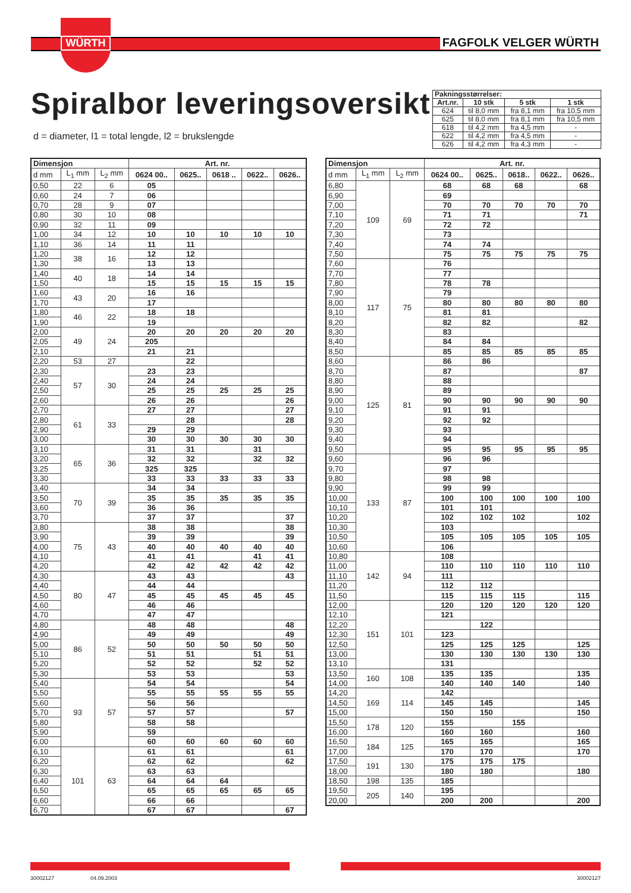WÜRTH
FAGFOLK VELGER WÜRTH
Spiralbor leveringsoversikt
d = diameter, l1 = total lengde, l2 = brukslengde
| Pakningsstørrelser: | | | |
| --- | --- | --- | --- |
| Art.nr. | 10 stk | 5 stk | 1 stk |
| 624 | til 8,0 mm | fra 8,1 mm | fra 10,5 mm |
| 625 | til 8,0 mm | fra 8,1 mm | fra 10,5 mm |
| 618 | til 4,2 mm | fra 4,5 mm | - |
| 622 | til 4,2 mm | fra 4,5 mm | - |
| 626 | til 4,2 mm | fra 4,3 mm | - |
| Dimensjon | | | Art. nr. | | | | |
| --- | --- | --- | --- | --- | --- | --- | --- |
| d mm | L<sub>1</sub> mm | L<sub>2</sub> mm | 0624 00.. | 0625.. | 0618 .. | 0622.. | 0626.. |
| 0,50 | 22 | 6 | 05 | | | | |
| 0,60 | 24 | 7 | 06 | | | | |
| 0,70 | 28 | 9 | 07 | | | | |
| 0,80 | 30 | 10 | 08 | | | | |
| 0,90 | 32 | 11 | 09 | | | | |
| 1,00 | 34 | 12 | 10 | 10 | 10 | 10 | 10 |
| 1,10 | 36 | 14 | 11 | 11 | | | |
| 1,20 | 38 | 16 | 12 | 12 | | | |
| 1,30 | | | 13 | 13 | | | |
| 1,40 | 40 | 18 | 14 | 14 | | | |
| 1,50 | | | 15 | 15 | 15 | 15 | 15 |
| 1,60 | 43 | 20 | 16 | 16 | | | |
| 1,70 | | | 17 | | | | |
| 1,80 | 46 | 22 | 18 | 18 | | | |
| 1,90 | | | 19 | | | | |
| 2,00 | 49 | 24 | 20 | 20 | 20 | 20 | 20 |
| 2,05 | | | 205 | | | | |
| 2,10 | | | 21 | 21 | | | |
| 2,20 | 53 | 27 | | 22 | | | |
| 2,30 | 57 | 30 | 23 | 23 | | | |
| 2,40 | | | 24 | 24 | | | |
| 2,50 | | | 25 | 25 | 25 | 25 | 25 |
| 2,60 | | | 26 | 26 | | | 26 |
| 2,70 | 61 | 33 | 27 | 27 | | | 27 |
| 2,80 | | | | 28 | | | 28 |
| 2,90 | | | 29 | 29 | | | |
| 3,00 | | | 30 | 30 | 30 | 30 | 30 |
| 3,10 | 65 | 36 | 31 | 31 | | 31 | |
| 3,20 | | | 32 | 32 | | 32 | 32 |
| 3,25 | | | 325 | 325 | | | |
| 3,30 | | | 33 | 33 | 33 | 33 | 33 |
| 3,40 | 70 | 39 | 34 | 34 | | | |
| 3,50 | | | 35 | 35 | 35 | 35 | 35 |
| 3,60 | | | 36 | 36 | | | |
| 3,70 | | | 37 | 37 | | | 37 |
| 3,80 | 75 | 43 | 38 | 38 | | | 38 |
| 3,90 | | | 39 | 39 | | | 39 |
| 4,00 | | | 40 | 40 | 40 | 40 | 40 |
| 4,10 | | | 41 | 41 | | 41 | 41 |
| 4,20 | | | 42 | 42 | 42 | 42 | 42 |
| 4,30 | 80 | 47 | 43 | 43 | | | 43 |
| 4,40 | | | 44 | 44 | | | |
| 4,50 | | | 45 | 45 | 45 | 45 | 45 |
| 4,60 | | | 46 | 46 | | | |
| 4,70 | | | 47 | 47 | | | |
| 4,80 | 86 | 52 | 48 | 48 | | | 48 |
| 4,90 | | | 49 | 49 | | | 49 |
| 5,00 | | | 50 | 50 | 50 | 50 | 50 |
| 5,10 | | | 51 | 51 | | 51 | 51 |
| 5,20 | | | 52 | 52 | | 52 | 52 |
| 5,30 | | | 53 | 53 | | | 53 |
| 5,40 | 93 | 57 | 54 | 54 | | | 54 |
| 5,50 | | | 55 | 55 | 55 | 55 | 55 |
| 5,60 | | | 56 | 56 | | | |
| 5,70 | | | 57 | 57 | | | 57 |
| 5,80 | | | 58 | 58 | | | |
| 5,90 | | | 59 | | | | |
| 6,00 | | | 60 | 60 | 60 | 60 | 60 |
| 6,10 | 101 | 63 | 61 | 61 | | | 61 |
| 6,20 | | | 62 | 62 | | | 62 |
| 6,30 | | | 63 | 63 | | | |
| 6,40 | | | 64 | 64 | 64 | | |
| 6,50 | | | 65 | 65 | 65 | 65 | 65 |
| 6,60 | | | 66 | 66 | | | |
| 6,70 | | | 67 | 67 | | | 67 |
| Dimensjon | | | Art. nr. | | | | |
| --- | --- | --- | --- | --- | --- | --- | --- |
| d mm | L<sub>1</sub> mm | L<sub>2</sub> mm | 0624 00.. | 0625.. | 0618.. | 0622.. | 0626.. |
| 6,80 | 109 | 69 | 68 | 68 | 68 | | 68 |
| 6,90 | | | 69 | | | | |
| 7,00 | | | 70 | 70 | 70 | 70 | 70 |
| 7,10 | | | 71 | 71 | | | 71 |
| 7,20 | | | 72 | 72 | | | |
| 7,30 | | | 73 | | | | |
| 7,40 | | | 74 | 74 | | | |
| 7,50 | | | 75 | 75 | 75 | 75 | 75 |
| 7,60 | 117 | 75 | 76 | | | | |
| 7,70 | | | 77 | | | | |
| 7,80 | | | 78 | 78 | | | |
| 7,90 | | | 79 | | | | |
| 8,00 | | | 80 | 80 | 80 | 80 | 80 |
| 8,10 | | | 81 | 81 | | | |
| 8,20 | | | 82 | 82 | | | 82 |
| 8,30 | | | 83 | | | | |
| 8,40 | | | 84 | 84 | | | |
| 8,50 | | | 85 | 85 | 85 | 85 | 85 |
| 8,60 | 125 | 81 | 86 | 86 | | | |
| 8,70 | | | 87 | | | | 87 |
| 8,80 | | | 88 | | | | |
| 8,90 | | | 89 | | | | |
| 9,00 | | | 90 | 90 | 90 | 90 | 90 |
| 9,10 | | | 91 | 91 | | | |
| 9,20 | | | 92 | 92 | | | |
| 9,30 | | | 93 | | | | |
| 9,40 | | | 94 | | | | |
| 9,50 | | | 95 | 95 | 95 | 95 | 95 |
| 9,60 | 133 | 87 | 96 | 96 | | | |
| 9,70 | | | 97 | | | | |
| 9,80 | | | 98 | 98 | | | |
| 9,90 | | | 99 | 99 | | | |
| 10,00 | | | 100 | 100 | 100 | 100 | 100 |
| 10,10 | | | 101 | 101 | | | |
| 10,20 | | | 102 | 102 | 102 | | 102 |
| 10,30 | | | 103 | | | | |
| 10,50 | | | 105 | 105 | 105 | 105 | 105 |
| 10,60 | | | 106 | | | | |
| 10,80 | 142 | 94 | 108 | | | | |
| 11,00 | | | 110 | 110 | 110 | 110 | 110 |
| 11,10 | | | 111 | | | | |
| 11,20 | | | 112 | 112 | | | |
| 11,50 | | | 115 | 115 | 115 | | 115 |
| 12,00 | 151 | 101 | 120 | 120 | 120 | 120 | 120 |
| 12,10 | | | 121 | | | | |
| 12,20 | | | | 122 | | | |
| 12,30 | | | 123 | | | | |
| 12,50 | | | 125 | 125 | 125 | | 125 |
| 13,00 | | | 130 | 130 | 130 | 130 | 130 |
| 13,10 | | | 131 | | | | |
| 13,50 | 160 | 108 | 135 | 135 | | | 135 |
| 14,00 | | | 140 | 140 | 140 | | 140 |
| 14,20 | 169 | 114 | 142 | | | | |
| 14,50 | | | 145 | 145 | | | 145 |
| 15,00 | | | 150 | 150 | | | 150 |
| 15,50 | 178 | 120 | 155 | | 155 | | |
| 16,00 | | | 160 | 160 | | | 160 |
| 16,50 | 184 | 125 | 165 | 165 | | | 165 |
| 17,00 | | | 170 | 170 | | | 170 |
| 17,50 | 191 | 130 | 175 | 175 | 175 | | |
| 18,00 | | | 180 | 180 | | | 180 |
| 18,50 | 198 | 135 | 185 | | | | |
| 19,50 | 205 | 140 | 195 | | | | |
| 20,00 | | | 200 | 200 | | | 200 |
30002127 04.09.2003 30002127